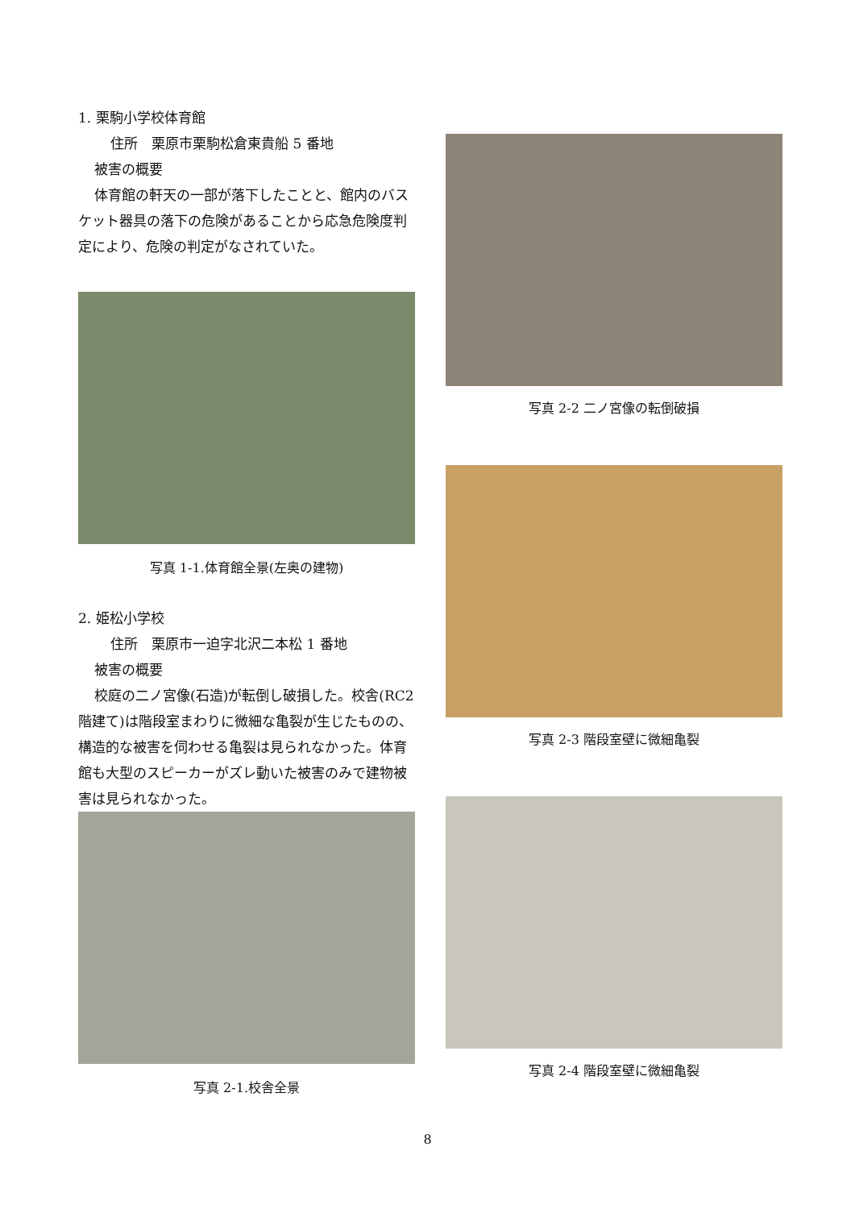1. 栗駒小学校体育館
住所　栗原市栗駒松倉東貴船 5 番地
被害の概要
体育館の軒天の一部が落下したことと、館内のバスケット器具の落下の危険があることから応急危険度判定により、危険の判定がなされていた。
写真 1-1.体育館全景(左奥の建物)
2. 姫松小学校
住所　栗原市一迫字北沢二本松 1 番地
被害の概要
校庭の二ノ宮像(石造)が転倒し破損した。校舎(RC2 階建て)は階段室まわりに微細な亀裂が生じたものの、構造的な被害を伺わせる亀裂は見られなかった。体育館も大型のスピーカーがズレ動いた被害のみで建物被害は見られなかった。
写真 2-1.校舎全景
写真 2-2 二ノ宮像の転倒破損
写真 2-3 階段室壁に微細亀裂
写真 2-4 階段室壁に微細亀裂
8